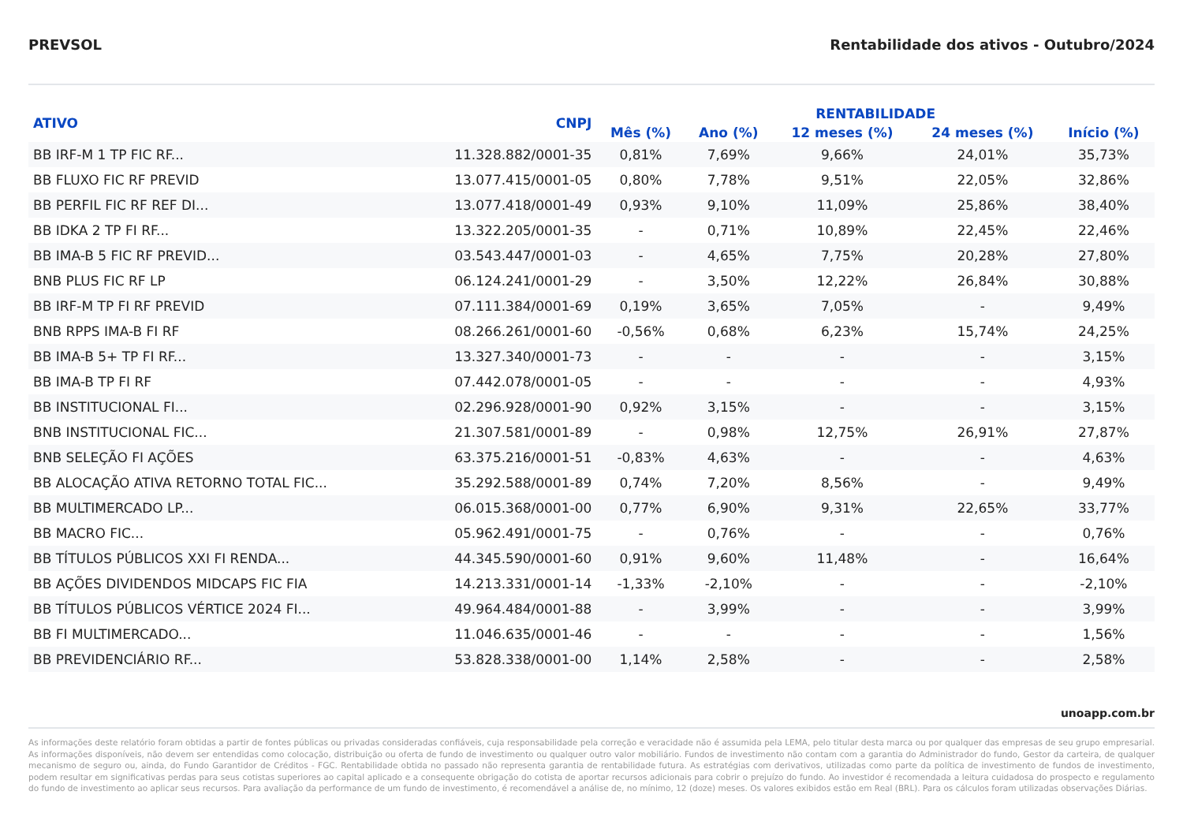PREVSOL Rentabilidade dos ativos - Outubro/2024
| ATIVO | CNPJ | RENTABILIDADE | | | | |
| --- | --- | --- | --- | --- | --- | --- |
| | | Mês (%) | Ano (%) | 12 meses (%) | 24 meses (%) | Início (%) |
| BB IRF-M 1 TP FIC RF... | 11.328.882/0001-35 | 0,81% | 7,69% | 9,66% | 24,01% | 35,73% |
| BB FLUXO FIC RF PREVID | 13.077.415/0001-05 | 0,80% | 7,78% | 9,51% | 22,05% | 32,86% |
| BB PERFIL FIC RF REF DI... | 13.077.418/0001-49 | 0,93% | 9,10% | 11,09% | 25,86% | 38,40% |
| BB IDKA 2 TP FI RF... | 13.322.205/0001-35 | - | 0,71% | 10,89% | 22,45% | 22,46% |
| BB IMA-B 5 FIC RF PREVID... | 03.543.447/0001-03 | - | 4,65% | 7,75% | 20,28% | 27,80% |
| BNB PLUS FIC RF LP | 06.124.241/0001-29 | - | 3,50% | 12,22% | 26,84% | 30,88% |
| BB IRF-M TP FI RF PREVID | 07.111.384/0001-69 | 0,19% | 3,65% | 7,05% | - | 9,49% |
| BNB RPPS IMA-B FI RF | 08.266.261/0001-60 | -0,56% | 0,68% | 6,23% | 15,74% | 24,25% |
| BB IMA-B 5+ TP FI RF... | 13.327.340/0001-73 | - | - | - | - | 3,15% |
| BB IMA-B TP FI RF | 07.442.078/0001-05 | - | - | - | - | 4,93% |
| BB INSTITUCIONAL FI... | 02.296.928/0001-90 | 0,92% | 3,15% | - | - | 3,15% |
| BNB INSTITUCIONAL FIC... | 21.307.581/0001-89 | - | 0,98% | 12,75% | 26,91% | 27,87% |
| BNB SELEÇÃO FI AÇÕES | 63.375.216/0001-51 | -0,83% | 4,63% | - | - | 4,63% |
| BB ALOCAÇÃO ATIVA RETORNO TOTAL FIC... | 35.292.588/0001-89 | 0,74% | 7,20% | 8,56% | - | 9,49% |
| BB MULTIMERCADO LP... | 06.015.368/0001-00 | 0,77% | 6,90% | 9,31% | 22,65% | 33,77% |
| BB MACRO FIC... | 05.962.491/0001-75 | - | 0,76% | - | - | 0,76% |
| BB TÍTULOS PÚBLICOS XXI FI RENDA... | 44.345.590/0001-60 | 0,91% | 9,60% | 11,48% | - | 16,64% |
| BB AÇÕES DIVIDENDOS MIDCAPS FIC FIA | 14.213.331/0001-14 | -1,33% | -2,10% | - | - | -2,10% |
| BB TÍTULOS PÚBLICOS VÉRTICE 2024 FI... | 49.964.484/0001-88 | - | 3,99% | - | - | 3,99% |
| BB FI MULTIMERCADO... | 11.046.635/0001-46 | - | - | - | - | 1,56% |
| BB PREVIDENCIÁRIO RF... | 53.828.338/0001-00 | 1,14% | 2,58% | - | - | 2,58% |
unoapp.com.br
As informações deste relatório foram obtidas a partir de fontes públicas ou privadas consideradas confiáveis, cuja responsabilidade pela correção e veracidade não é assumida pela LEMA, pelo titular desta marca ou por qualquer das empresas de seu grupo empresarial. As informações disponíveis, não devem ser entendidas como colocação, distribuição ou oferta de fundo de investimento ou qualquer outro valor mobiliário. Fundos de investimento não contam com a garantia do Administrador do fundo, Gestor da carteira, de qualquer mecanismo de seguro ou, ainda, do Fundo Garantidor de Créditos - FGC. Rentabilidade obtida no passado não representa garantia de rentabilidade futura. As estratégias com derivativos, utilizadas como parte da política de investimento de fundos de investimento, podem resultar em significativas perdas para seus cotistas superiores ao capital aplicado e a consequente obrigação do cotista de aportar recursos adicionais para cobrir o prejuízo do fundo. Ao investidor é recomendada a leitura cuidadosa do prospecto e regulamento do fundo de investimento ao aplicar seus recursos. Para avaliação da performance de um fundo de investimento, é recomendável a análise de, no mínimo, 12 (doze) meses. Os valores exibidos estão em Real (BRL). Para os cálculos foram utilizadas observações Diárias.